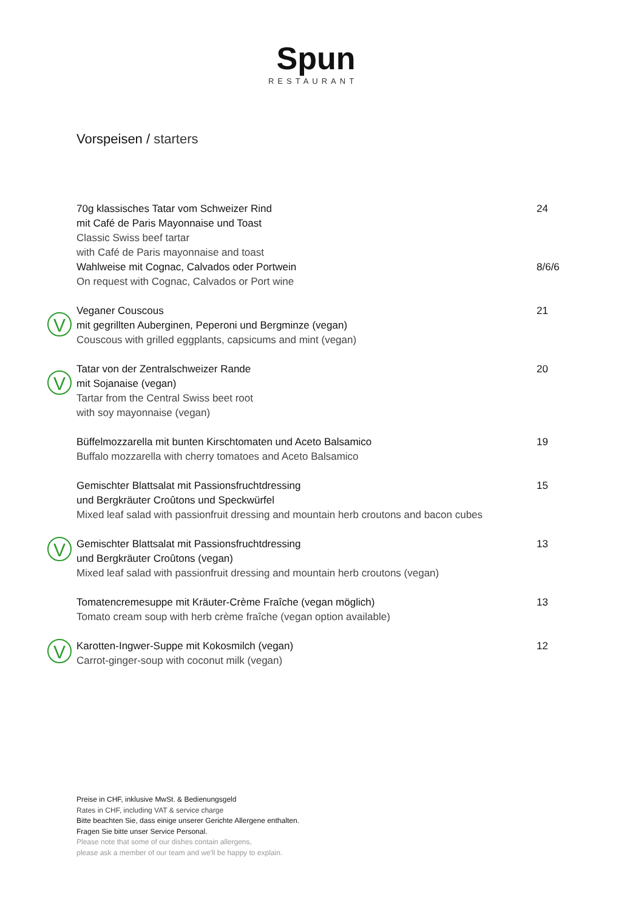Spun
RESTAURANT
Vorspeisen / starters
70g klassisches Tatar vom Schweizer Rind
mit Café de Paris Mayonnaise und Toast
Classic Swiss beef tartar
with Café de Paris mayonnaise and toast
Wahlweise mit Cognac, Calvados oder Portwein
On request with Cognac, Calvados or Port wine
24
8/6/6
V
Veganer Couscous
mit gegrillten Auberginen, Peperoni und Bergminze (vegan)
Couscous with grilled eggplants, capsicums and mint (vegan)
21
V
Tatar von der Zentralschweizer Rande
mit Sojanaise (vegan)
Tartar from the Central Swiss beet root
with soy mayonnaise (vegan)
20
Büffelmozzarella mit bunten Kirschtomaten und Aceto Balsamico
Buffalo mozzarella with cherry tomatoes and Aceto Balsamico
19
Gemischter Blattsalat mit Passionsfruchtdressing
und Bergkräuter Croûtons und Speckwürfel
Mixed leaf salad with passionfruit dressing and mountain herb croutons and bacon cubes
15
V
Gemischter Blattsalat mit Passionsfruchtdressing
und Bergkräuter Croûtons (vegan)
Mixed leaf salad with passionfruit dressing and mountain herb croutons (vegan)
13
Tomatencremesuppe mit Kräuter-Crème Fraîche (vegan möglich)
Tomato cream soup with herb crème fraîche (vegan option available)
13
V
Karotten-Ingwer-Suppe mit Kokosmilch (vegan)
Carrot-ginger-soup with coconut milk (vegan)
12
Preise in CHF, inklusive MwSt. & Bedienungsgeld
Rates in CHF, including VAT & service charge
Bitte beachten Sie, dass einige unserer Gerichte Allergene enthalten.
Fragen Sie bitte unser Service Personal.
Please note that some of our dishes contain allergens,
please ask a member of our team and we'll be happy to explain.